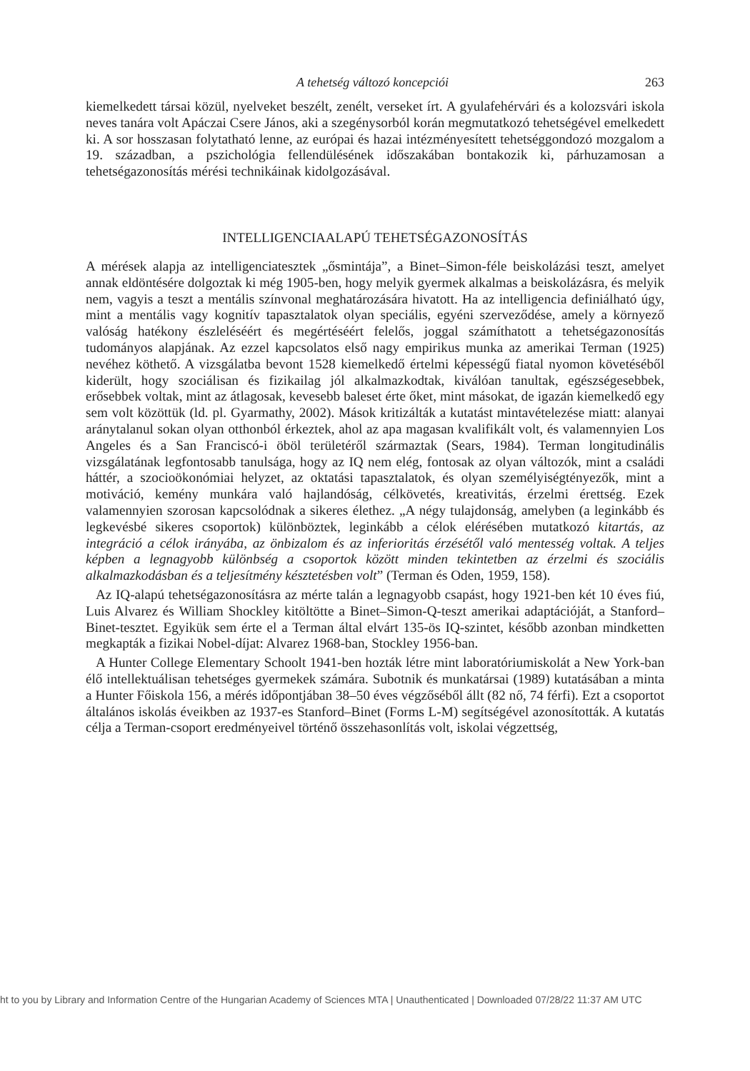A tehetség változó koncepciói 263
kiemelkedett társai közül, nyelveket beszélt, zenélt, verseket írt. A gyulafehérvári és a kolozsvári iskola neves tanára volt Apáczai Csere János, aki a szegénysorból korán megmutatkozó tehetségével emelkedett ki. A sor hosszasan folytatható lenne, az európai és hazai intézményesített tehetséggondozó mozgalom a 19. században, a pszichológia fellendülésének időszakában bontakozik ki, párhuzamosan a tehetségazonosítás mérési technikáinak kidolgozásával.
INTELLIGENCIAALAPÚ TEHETSÉGAZONOSÍTÁS
A mérések alapja az intelligenciatesztek „ősmintája”, a Binet–Simon-féle beiskolázási teszt, amelyet annak eldöntésére dolgoztak ki még 1905-ben, hogy melyik gyermek alkalmas a beiskolázásra, és melyik nem, vagyis a teszt a mentális színvonal meghatározására hivatott. Ha az intelligencia definiálható úgy, mint a mentális vagy kognitív tapasztalatok olyan speciális, egyéni szerveződése, amely a környező valóság hatékony észleléséért és megértéséért felelős, joggal számíthatott a tehetségazonosítás tudományos alapjának. Az ezzel kapcsolatos első nagy empirikus munka az amerikai Terman (1925) nevéhez köthető. A vizsgálatba bevont 1528 kiemelkedő értelmi képességű fiatal nyomon követéséből kiderült, hogy szociálisan és fizikailag jól alkalmazkodtak, kiválóan tanultak, egészségesebbek, erősebbek voltak, mint az átlagosak, kevesebb baleset érte őket, mint másokat, de igazán kiemelkedő egy sem volt közöttük (ld. pl. Gyarmathy, 2002). Mások kritizálták a kutatást mintavételezése miatt: alanyai aránytalanul sokan olyan otthonból érkeztek, ahol az apa magasan kvalifikált volt, és valamennyien Los Angeles és a San Franciscó-i öböl területéről származtak (Sears, 1984). Terman longitudinális vizsgálatának legfontosabb tanulsága, hogy az IQ nem elég, fontosak az olyan változók, mint a családi háttér, a szocioökonómiai helyzet, az oktatási tapasztalatok, és olyan személyiségtényezők, mint a motiváció, kemény munkára való hajlandóság, célkövetés, kreativitás, érzelmi érettség. Ezek valamennyien szorosan kapcsolódnak a sikeres élethez. „A négy tulajdonság, amelyben (a leginkább és legkevésbé sikeres csoportok) különböztek, leginkább a célok elérésében mutatkozó kitartás, az integráció a célok irányába, az önbizalom és az inferioritás érzésétől való mentesség voltak. A teljes képben a legnagyobb különbség a csoportok között minden tekintetben az érzelmi és szociális alkalmazkodásban és a teljesítmény késztetésben volt” (Terman és Oden, 1959, 158).
Az IQ-alapú tehetségazonosításra az mérte talán a legnagyobb csapást, hogy 1921-ben két 10 éves fiú, Luis Alvarez és William Shockley kitöltötte a Binet–Simon-Q-teszt amerikai adaptációját, a Stanford–Binet-tesztet. Egyikük sem érte el a Terman által elvárt 135-ös IQ-szintet, később azonban mindketten megkapták a fizikai Nobel-díjat: Alvarez 1968-ban, Stockley 1956-ban.
A Hunter College Elementary Schoolt 1941-ben hozták létre mint laboratóriumiskolát a New York-ban élő intellektuálisan tehetséges gyermekek számára. Subotnik és munkatársai (1989) kutatásában a minta a Hunter Főiskola 156, a mérés időpontjában 38–50 éves végzőséből állt (82 nő, 74 férfi). Ezt a csoportot általános iskolás éveikben az 1937-es Stanford–Binet (Forms L-M) segítségével azonosították. A kutatás célja a Terman-csoport eredményeivel történő összehasonlítás volt, iskolai végzettség,
ht to you by Library and Information Centre of the Hungarian Academy of Sciences MTA | Unauthenticated | Downloaded 07/28/22 11:37 AM UTC